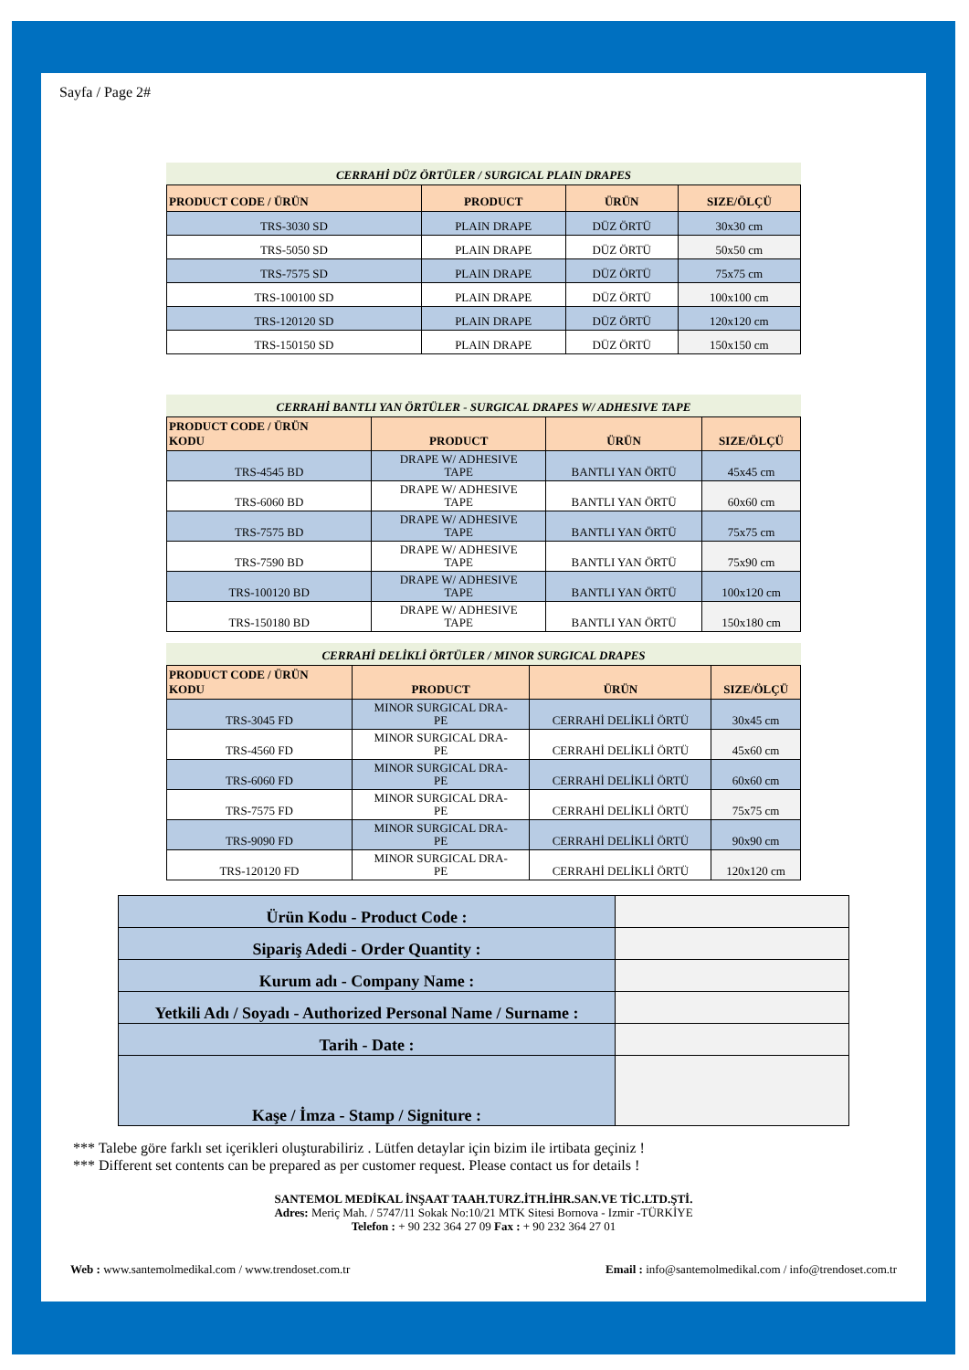Sayfa / Page 2#
CERRAHİ DÜZ ÖRTÜLER / SURGICAL PLAIN DRAPES
| PRODUCT CODE / ÜRÜN | PRODUCT | ÜRÜN | SIZE/ÖLÇÜ |
| --- | --- | --- | --- |
| TRS-3030 SD | PLAIN DRAPE | DÜZ ÖRTÜ | 30x30 cm |
| TRS-5050 SD | PLAIN DRAPE | DÜZ ÖRTÜ | 50x50 cm |
| TRS-7575 SD | PLAIN DRAPE | DÜZ ÖRTÜ | 75x75 cm |
| TRS-100100 SD | PLAIN DRAPE | DÜZ ÖRTÜ | 100x100 cm |
| TRS-120120 SD | PLAIN DRAPE | DÜZ ÖRTÜ | 120x120 cm |
| TRS-150150 SD | PLAIN DRAPE | DÜZ ÖRTÜ | 150x150 cm |
CERRAHİ BANTLI YAN ÖRTÜLER - SURGICAL DRAPES W/ ADHESIVE TAPE
| PRODUCT CODE / ÜRÜN KODU | PRODUCT | ÜRÜN | SIZE/ÖLÇÜ |
| --- | --- | --- | --- |
| TRS-4545 BD | DRAPE W/ ADHESIVE TAPE | BANTLI YAN ÖRTÜ | 45x45 cm |
| TRS-6060 BD | DRAPE W/ ADHESIVE TAPE | BANTLI YAN ÖRTÜ | 60x60 cm |
| TRS-7575 BD | DRAPE W/ ADHESIVE TAPE | BANTLI YAN ÖRTÜ | 75x75 cm |
| TRS-7590 BD | DRAPE W/ ADHESIVE TAPE | BANTLI YAN ÖRTÜ | 75x90 cm |
| TRS-100120 BD | DRAPE W/ ADHESIVE TAPE | BANTLI YAN ÖRTÜ | 100x120 cm |
| TRS-150180 BD | DRAPE W/ ADHESIVE TAPE | BANTLI YAN ÖRTÜ | 150x180 cm |
CERRAHİ DELİKLİ ÖRTÜLER / MINOR SURGICAL DRAPES
| PRODUCT CODE / ÜRÜN KODU | PRODUCT | ÜRÜN | SIZE/ÖLÇÜ |
| --- | --- | --- | --- |
| TRS-3045 FD | MINOR SURGICAL DRA- PE | CERRAHİ DELİKLİ ÖRTÜ | 30x45 cm |
| TRS-4560 FD | MINOR SURGICAL DRA- PE | CERRAHİ DELİKLİ ÖRTÜ | 45x60 cm |
| TRS-6060 FD | MINOR SURGICAL DRA- PE | CERRAHİ DELİKLİ ÖRTÜ | 60x60 cm |
| TRS-7575 FD | MINOR SURGICAL DRA- PE | CERRAHİ DELİKLİ ÖRTÜ | 75x75 cm |
| TRS-9090 FD | MINOR SURGICAL DRA- PE | CERRAHİ DELİKLİ ÖRTÜ | 90x90 cm |
| TRS-120120 FD | MINOR SURGICAL DRA- PE | CERRAHİ DELİKLİ ÖRTÜ | 120x120 cm |
| Ürün Kodu - Product Code : | |
| Sipariş Adedi - Order Quantity : | |
| Kurum adı - Company Name : | |
| Yetkili Adı / Soyadı - Authorized Personal Name / Surname : | |
| Tarih - Date : | |
| Kaşe / İmza - Stamp / Signiture : | |
*** Talebe göre farklı set içerikleri oluşturabiliriz . Lütfen detaylar için bizim ile irtibata geçiniz !
*** Different set contents can be prepared as per customer request. Please contact us for details !
SANTEMOL MEDİKAL İNŞAAT TAAH.TURZ.İTH.İHR.SAN.VE TİC.LTD.ŞTİ.
Adres: Meriç Mah. / 5747/11 Sokak No:10/21 MTK Sitesi Bornova - Izmir -TÜRKİYE
Telefon : + 90 232 364 27 09 Fax : + 90 232 364 27 01
Web : www.santemolmedikal.com / www.trendoset.com.tr Email : info@santemolmedikal.com / info@trendoset.com.tr